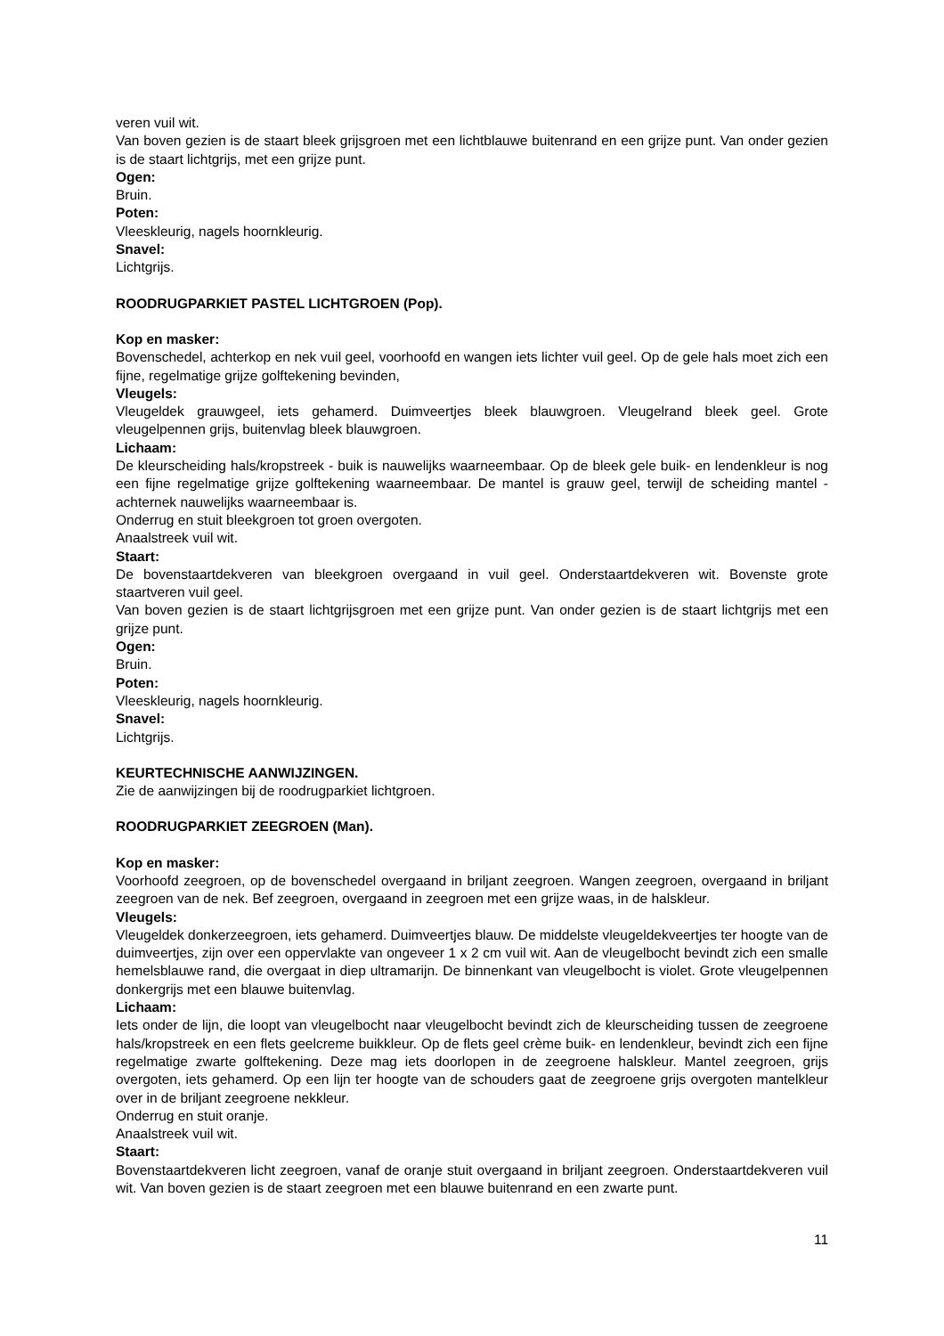veren vuil wit.
Van boven gezien is de staart bleek grijsgroen met een lichtblauwe buitenrand en een grijze punt. Van onder gezien is de staart lichtgrijs, met een grijze punt.
Ogen:
Bruin.
Poten:
Vleeskleurig, nagels hoornkleurig.
Snavel:
Lichtgrijs.
ROODRUGPARKIET PASTEL LICHTGROEN (Pop).
Kop en masker:
Bovenschedel, achterkop en nek vuil geel, voorhoofd en wangen iets lichter vuil geel. Op de gele hals moet zich een fijne, regelmatige grijze golftekening bevinden,
Vleugels:
Vleugeldek grauwgeel, iets gehamerd. Duimveertjes bleek blauwgroen. Vleugelrand bleek geel. Grote vleugelpennen grijs, buitenvlag bleek blauwgroen.
Lichaam:
De kleurscheiding hals/kropstreek - buik is nauwelijks waarneembaar. Op de bleek gele buik- en lendenkleur is nog een fijne regelmatige grijze golftekening waarneembaar. De mantel is grauw geel, terwijl de scheiding mantel - achternek nauwelijks waarneembaar is.
Onderrug en stuit bleekgroen tot groen overgoten.
Anaalstreek vuil wit.
Staart:
De bovenstaartdekveren van bleekgroen overgaand in vuil geel. Onderstaartdekveren wit. Bovenste grote staartveren vuil geel.
Van boven gezien is de staart lichtgrijsgroen met een grijze punt. Van onder gezien is de staart lichtgrijs met een grijze punt.
Ogen:
Bruin.
Poten:
Vleeskleurig, nagels hoornkleurig.
Snavel:
Lichtgrijs.
KEURTECHNISCHE AANWIJZINGEN.
Zie de aanwijzingen bij de roodrugparkiet lichtgroen.
ROODRUGPARKIET ZEEGROEN (Man).
Kop en masker:
Voorhoofd zeegroen, op de bovenschedel overgaand in briljant zeegroen. Wangen zeegroen, overgaand in briljant zeegroen van de nek. Bef zeegroen, overgaand in zeegroen met een grijze waas, in de halskleur.
Vleugels:
Vleugeldek donkerzeegroen, iets gehamerd. Duimveertjes blauw. De middelste vleugeldekveertjes ter hoogte van de duimveertjes, zijn over een oppervlakte van ongeveer 1 x 2 cm vuil wit. Aan de vleugelbocht bevindt zich een smalle hemelsblauwe rand, die overgaat in diep ultramarijn. De binnenkant van vleugelbocht is violet. Grote vleugelpennen donkergrijs met een blauwe buitenvlag.
Lichaam:
Iets onder de lijn, die loopt van vleugelbocht naar vleugelbocht bevindt zich de kleurscheiding tussen de zeegroene hals/kropstreek en een flets geelcreme buikkleur. Op de flets geel crème buik- en lendenkleur, bevindt zich een fijne regelmatige zwarte golftekening. Deze mag iets doorlopen in de zeegroene halskleur. Mantel zeegroen, grijs overgoten, iets gehamerd. Op een lijn ter hoogte van de schouders gaat de zeegroene grijs overgoten mantelkleur over in de briljant zeegroene nekkleur.
Onderrug en stuit oranje.
Anaalstreek vuil wit.
Staart:
Bovenstaartdekveren licht zeegroen, vanaf de oranje stuit overgaand in briljant zeegroen. Onderstaartdekveren vuil wit. Van boven gezien is de staart zeegroen met een blauwe buitenrand en een zwarte punt.
11